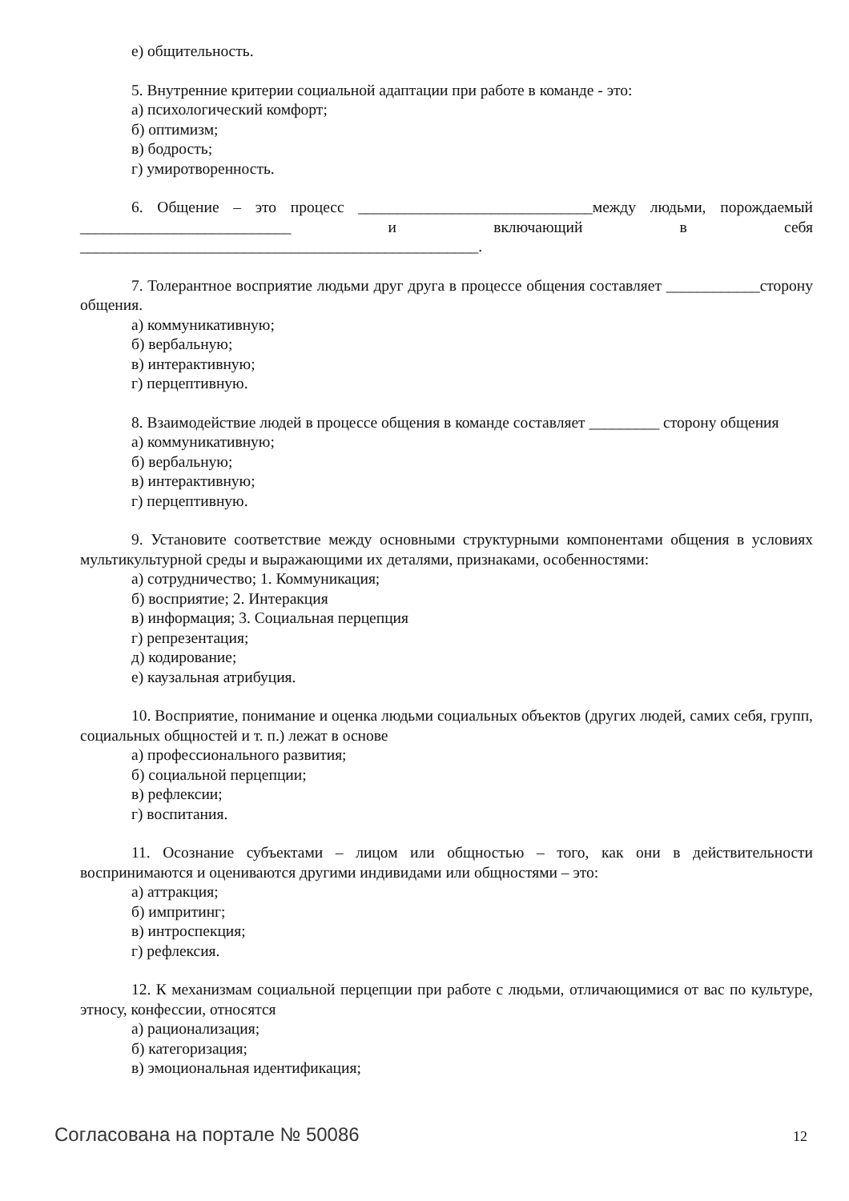е) общительность.
5. Внутренние критерии социальной адаптации при работе в команде - это:
а) психологический комфорт;
б) оптимизм;
в) бодрость;
г) умиротворенность.
6. Общение – это процесс ______________________________между людьми, порождаемый ___________________________ и включающий в себя ___________________________________________________.
7. Толерантное восприятие людьми друг друга в процессе общения составляет ____________сторону общения.
а) коммуникативную;
б) вербальную;
в) интерактивную;
г) перцептивную.
8. Взаимодействие людей в процессе общения в команде составляет _________ сторону общения
а) коммуникативную;
б) вербальную;
в) интерактивную;
г) перцептивную.
9. Установите соответствие между основными структурными компонентами общения в условиях мультикультурной среды и выражающими их деталями, признаками, особенностями:
а) сотрудничество; 1. Коммуникация;
б) восприятие; 2. Интеракция
в) информация; 3. Социальная перцепция
г) репрезентация;
д) кодирование;
е) каузальная атрибуция.
10. Восприятие, понимание и оценка людьми социальных объектов (других людей, самих себя, групп, социальных общностей и т. п.) лежат в основе
а) профессионального развития;
б) социальной перцепции;
в) рефлексии;
г) воспитания.
11. Осознание субъектами – лицом или общностью – того, как они в действительности воспринимаются и оцениваются другими индивидами или общностями – это:
а) аттракция;
б) импритинг;
в) интроспекция;
г) рефлексия.
12. К механизмам социальной перцепции при работе с людьми, отличающимися от вас по культуре, этносу, конфессии, относятся
а) рационализация;
б) категоризация;
в) эмоциональная идентификация;
Согласована на портале № 50086 12